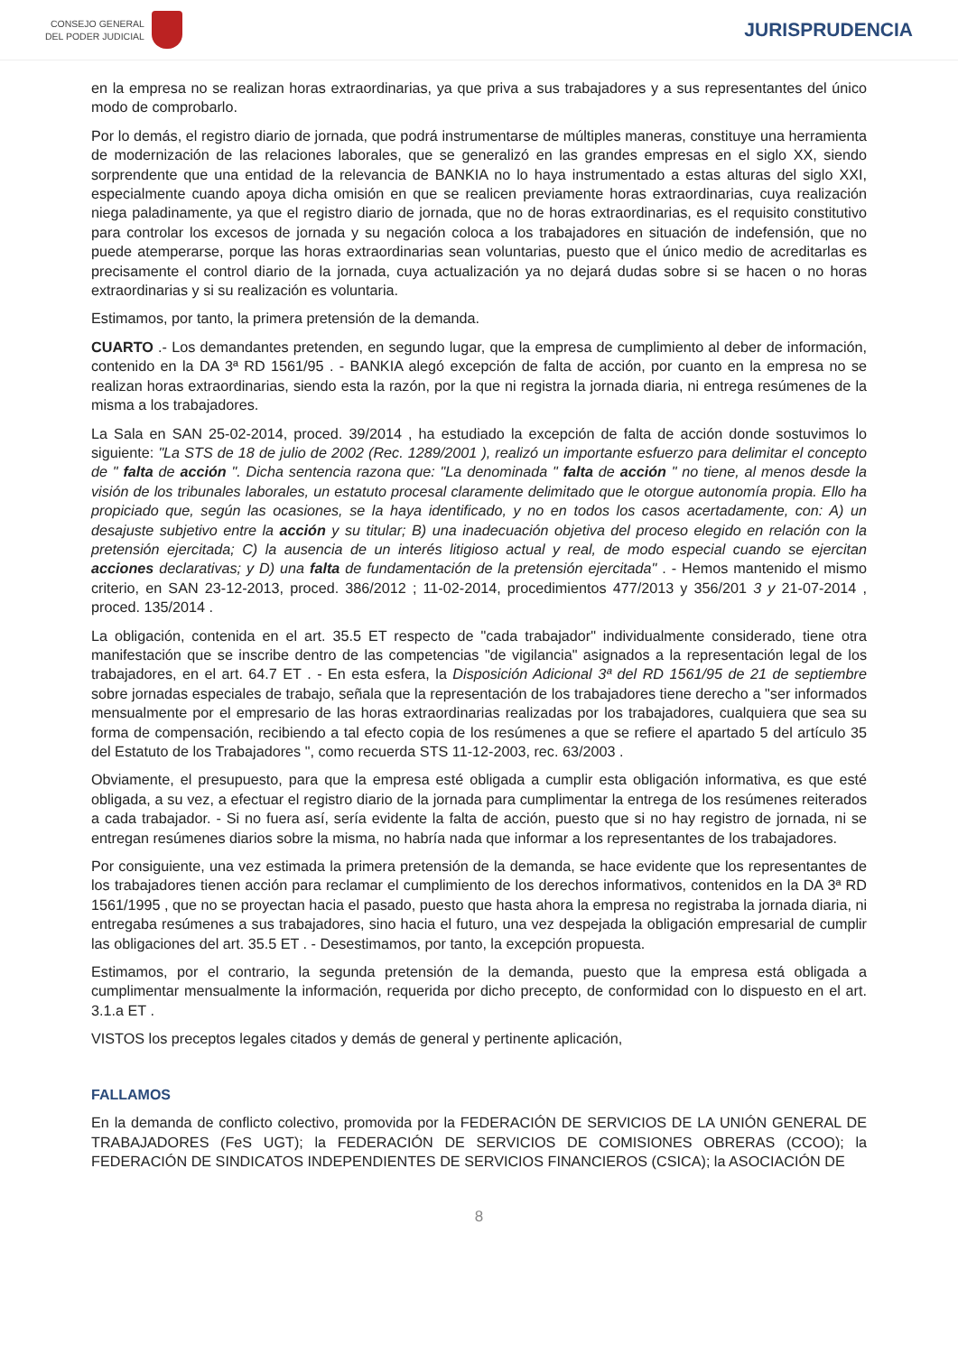CONSEJO GENERAL
DEL PODER JUDICIAL
JURISPRUDENCIA
en la empresa no se realizan horas extraordinarias, ya que priva a sus trabajadores y a sus representantes del único modo de comprobarlo.
Por lo demás, el registro diario de jornada, que podrá instrumentarse de múltiples maneras, constituye una herramienta de modernización de las relaciones laborales, que se generalizó en las grandes empresas en el siglo XX, siendo sorprendente que una entidad de la relevancia de BANKIA no lo haya instrumentado a estas alturas del siglo XXI, especialmente cuando apoya dicha omisión en que se realicen previamente horas extraordinarias, cuya realización niega paladinamente, ya que el registro diario de jornada, que no de horas extraordinarias, es el requisito constitutivo para controlar los excesos de jornada y su negación coloca a los trabajadores en situación de indefensión, que no puede atemperarse, porque las horas extraordinarias sean voluntarias, puesto que el único medio de acreditarlas es precisamente el control diario de la jornada, cuya actualización ya no dejará dudas sobre si se hacen o no horas extraordinarias y si su realización es voluntaria.
Estimamos, por tanto, la primera pretensión de la demanda.
CUARTO .- Los demandantes pretenden, en segundo lugar, que la empresa de cumplimiento al deber de información, contenido en la DA 3ª RD 1561/95 . - BANKIA alegó excepción de falta de acción, por cuanto en la empresa no se realizan horas extraordinarias, siendo esta la razón, por la que ni registra la jornada diaria, ni entrega resúmenes de la misma a los trabajadores.
La Sala en SAN 25-02-2014, proced. 39/2014 , ha estudiado la excepción de falta de acción donde sostuvimos lo siguiente: "La STS de 18 de julio de 2002 (Rec. 1289/2001 ), realizó un importante esfuerzo para delimitar el concepto de " falta de acción ". Dicha sentencia razona que: "La denominada " falta de acción " no tiene, al menos desde la visión de los tribunales laborales, un estatuto procesal claramente delimitado que le otorgue autonomía propia. Ello ha propiciado que, según las ocasiones, se la haya identificado, y no en todos los casos acertadamente, con: A) un desajuste subjetivo entre la acción y su titular; B) una inadecuación objetiva del proceso elegido en relación con la pretensión ejercitada; C) la ausencia de un interés litigioso actual y real, de modo especial cuando se ejercitan acciones declarativas; y D) una falta de fundamentación de la pretensión ejercitada" . - Hemos mantenido el mismo criterio, en SAN 23-12-2013, proced. 386/2012 ; 11-02-2014, procedimientos 477/2013 y 356/201 3 y 21-07-2014 , proced. 135/2014 .
La obligación, contenida en el art. 35.5 ET respecto de "cada trabajador" individualmente considerado, tiene otra manifestación que se inscribe dentro de las competencias "de vigilancia" asignados a la representación legal de los trabajadores, en el art. 64.7 ET . - En esta esfera, la Disposición Adicional 3ª del RD 1561/95 de 21 de septiembre sobre jornadas especiales de trabajo, señala que la representación de los trabajadores tiene derecho a "ser informados mensualmente por el empresario de las horas extraordinarias realizadas por los trabajadores, cualquiera que sea su forma de compensación, recibiendo a tal efecto copia de los resúmenes a que se refiere el apartado 5 del artículo 35 del Estatuto de los Trabajadores ", como recuerda STS 11-12-2003, rec. 63/2003 .
Obviamente, el presupuesto, para que la empresa esté obligada a cumplir esta obligación informativa, es que esté obligada, a su vez, a efectuar el registro diario de la jornada para cumplimentar la entrega de los resúmenes reiterados a cada trabajador. - Si no fuera así, sería evidente la falta de acción, puesto que si no hay registro de jornada, ni se entregan resúmenes diarios sobre la misma, no habría nada que informar a los representantes de los trabajadores.
Por consiguiente, una vez estimada la primera pretensión de la demanda, se hace evidente que los representantes de los trabajadores tienen acción para reclamar el cumplimiento de los derechos informativos, contenidos en la DA 3ª RD 1561/1995 , que no se proyectan hacia el pasado, puesto que hasta ahora la empresa no registraba la jornada diaria, ni entregaba resúmenes a sus trabajadores, sino hacia el futuro, una vez despejada la obligación empresarial de cumplir las obligaciones del art. 35.5 ET . - Desestimamos, por tanto, la excepción propuesta.
Estimamos, por el contrario, la segunda pretensión de la demanda, puesto que la empresa está obligada a cumplimentar mensualmente la información, requerida por dicho precepto, de conformidad con lo dispuesto en el art. 3.1.a ET .
VISTOS los preceptos legales citados y demás de general y pertinente aplicación,
FALLAMOS
En la demanda de conflicto colectivo, promovida por la FEDERACIÓN DE SERVICIOS DE LA UNIÓN GENERAL DE TRABAJADORES (FeS UGT); la FEDERACIÓN DE SERVICIOS DE COMISIONES OBRERAS (CCOO); la FEDERACIÓN DE SINDICATOS INDEPENDIENTES DE SERVICIOS FINANCIEROS (CSICA); la ASOCIACIÓN DE
8